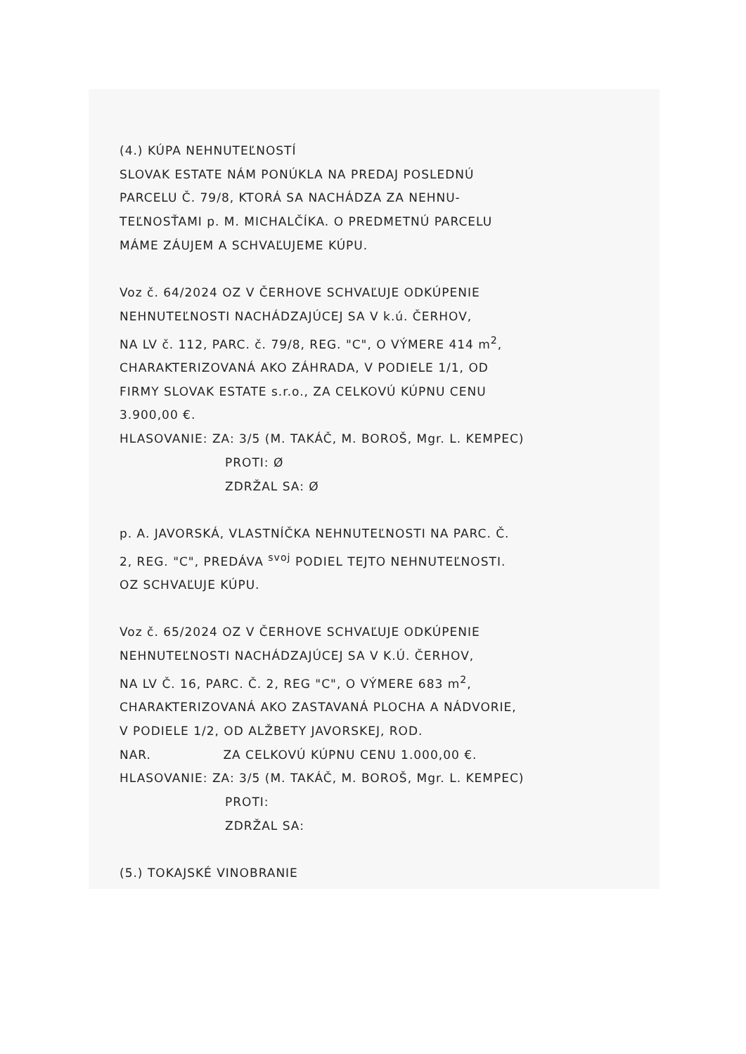(4.) KÚPA NEHNUTEĽNOSTÍ
SLOVAK ESTATE NÁM PONÚKLA NA PREDAJ POSLEDNÚ
PARCELU Č. 79/8, KTORÁ SA NACHÁDZA ZA NEHNU-
TEĽNOSŤAMI p. M. MICHALČÍKA. O PREDMETNÚ PARCELU
MÁME ZÁUJEM A SCHVAĽUJEME KÚPU.
Voz č. 64/2024 OZ V ČERHOVE SCHVAĽUJE ODKÚPENIE
NEHNUTEĽNOSTI NACHÁDZAJÚCEJ SA V k.ú. ČERHOV,
NA LV č. 112, PARC. č. 79/8, REG. "C", O VÝMERE 414 m<sup>2</sup>,
CHARAKTERIZOVANÁ AKO ZÁHRADA, V PODIELE 1/1, OD
FIRMY SLOVAK ESTATE s.r.o., ZA CELKOVÚ KÚPNU CENU
3.900,00 €.
HLASOVANIE: ZA: 3/5 (M. TAKÁČ, M. BOROŠ, Mgr. L. KEMPEC)
PROTI: Ø
ZDRŽAL SA: Ø
p. A. JAVORSKÁ, VLASTNÍČKA NEHNUTEĽNOSTI NA PARC. Č.
2, REG. "C", PREDÁVA <sup>svoj</sup> PODIEL TEJTO NEHNUTEĽNOSTI.
OZ SCHVAĽUJE KÚPU.
Voz č. 65/2024 OZ V ČERHOVE SCHVAĽUJE ODKÚPENIE
NEHNUTEĽNOSTI NACHÁDZAJÚCEJ SA V K.Ú. ČERHOV,
NA LV Č. 16, PARC. Č. 2, REG "C", O VÝMERE 683 m<sup>2</sup>,
CHARAKTERIZOVANÁ AKO ZASTAVANÁ PLOCHA A NÁDVORIE,
V PODIELE 1/2, OD ALŽBETY JAVORSKEJ, ROD.
NAR. ZA CELKOVÚ KÚPNU CENU 1.000,00 €.
HLASOVANIE: ZA: 3/5 (M. TAKÁČ, M. BOROŠ, Mgr. L. KEMPEC)
PROTI:
ZDRŽAL SA:
(5.) TOKAJSKÉ VINOBRANIE